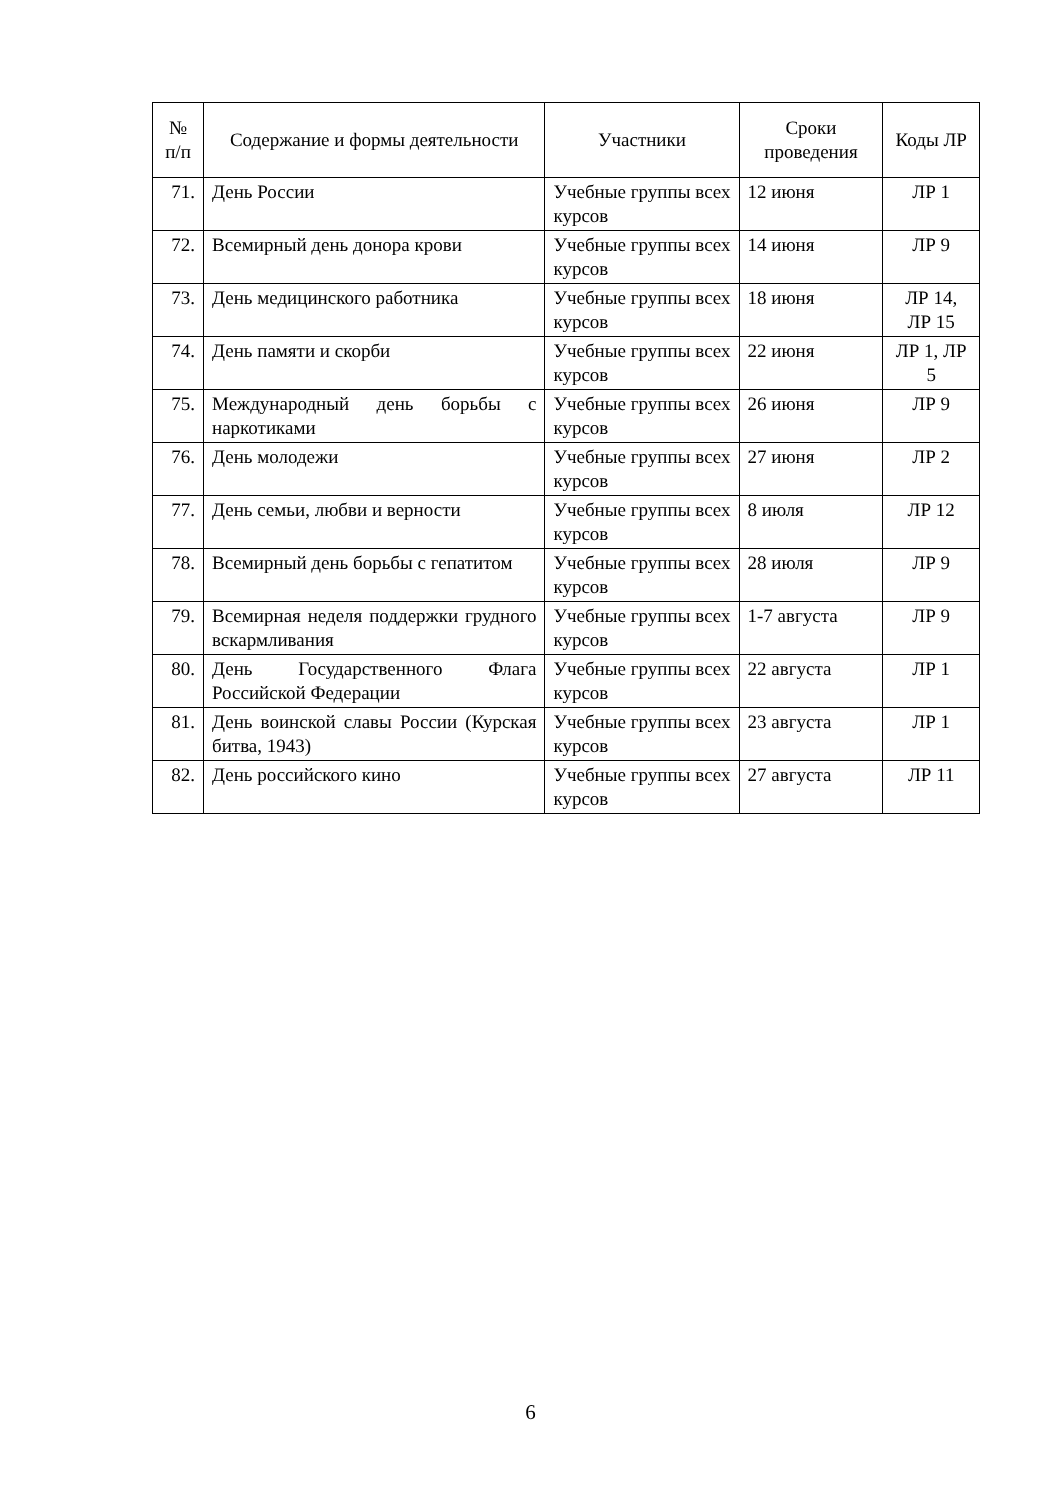| № п/п | Содержание и формы деятельности | Участники | Сроки проведения | Коды ЛР |
| --- | --- | --- | --- | --- |
| 71. | День России | Учебные группы всех курсов | 12 июня | ЛР 1 |
| 72. | Всемирный день донора крови | Учебные группы всех курсов | 14 июня | ЛР 9 |
| 73. | День медицинского работника | Учебные группы всех курсов | 18 июня | ЛР 14, ЛР 15 |
| 74. | День памяти и скорби | Учебные группы всех курсов | 22 июня | ЛР 1, ЛР 5 |
| 75. | Международный день борьбы с наркотиками | Учебные группы всех курсов | 26 июня | ЛР 9 |
| 76. | День молодежи | Учебные группы всех курсов | 27 июня | ЛР 2 |
| 77. | День семьи, любви и верности | Учебные группы всех курсов | 8 июля | ЛР 12 |
| 78. | Всемирный день борьбы с гепатитом | Учебные группы всех курсов | 28 июля | ЛР 9 |
| 79. | Всемирная неделя поддержки грудного вскармливания | Учебные группы всех курсов | 1-7 августа | ЛР 9 |
| 80. | День Государственного Флага Российской Федерации | Учебные группы всех курсов | 22 августа | ЛР 1 |
| 81. | День воинской славы России (Курская битва, 1943) | Учебные группы всех курсов | 23 августа | ЛР 1 |
| 82. | День российского кино | Учебные группы всех курсов | 27 августа | ЛР 11 |
6